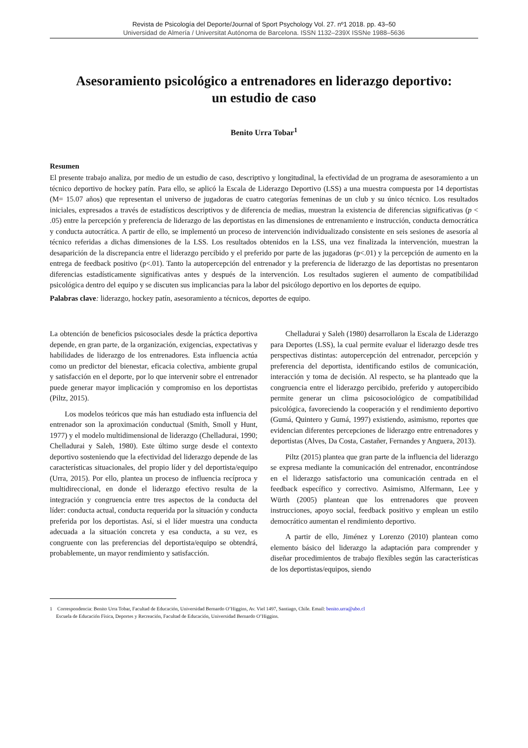Revista de Psicología del Deporte/Journal of Sport Psychology Vol. 27. nº1 2018. pp. 43–50
Universidad de Almería / Universitat Autónoma de Barcelona. ISSN 1132–239X ISSNe 1988–5636
Asesoramiento psicológico a entrenadores en liderazgo deportivo:
un estudio de caso
Benito Urra Tobar<sup>1</sup>
Resumen
El presente trabajo analiza, por medio de un estudio de caso, descriptivo y longitudinal, la efectividad de un programa de asesoramiento a un técnico deportivo de hockey patín. Para ello, se aplicó la Escala de Liderazgo Deportivo (LSS) a una muestra compuesta por 14 deportistas (M= 15.07 años) que representan el universo de jugadoras de cuatro categorías femeninas de un club y su único técnico. Los resultados iniciales, expresados a través de estadísticos descriptivos y de diferencia de medias, muestran la existencia de diferencias significativas (p < .05) entre la percepción y preferencia de liderazgo de las deportistas en las dimensiones de entrenamiento e instrucción, conducta democrática y conducta autocrática. A partir de ello, se implementó un proceso de intervención individualizado consistente en seis sesiones de asesoría al técnico referidas a dichas dimensiones de la LSS. Los resultados obtenidos en la LSS, una vez finalizada la intervención, muestran la desaparición de la discrepancia entre el liderazgo percibido y el preferido por parte de las jugadoras (p<.01) y la percepción de aumento en la entrega de feedback positivo (p<.01). Tanto la autopercepción del entrenador y la preferencia de liderazgo de las deportistas no presentaron diferencias estadísticamente significativas antes y después de la intervención. Los resultados sugieren el aumento de compatibilidad psicológica dentro del equipo y se discuten sus implicancias para la labor del psicólogo deportivo en los deportes de equipo.
Palabras clave: liderazgo, hockey patín, asesoramiento a técnicos, deportes de equipo.
La obtención de beneficios psicosociales desde la práctica deportiva depende, en gran parte, de la organización, exigencias, expectativas y habilidades de liderazgo de los entrenadores. Esta influencia actúa como un predictor del bienestar, eficacia colectiva, ambiente grupal y satisfacción en el deporte, por lo que intervenir sobre el entrenador puede generar mayor implicación y compromiso en los deportistas (Piltz, 2015).
Los modelos teóricos que más han estudiado esta influencia del entrenador son la aproximación conductual (Smith, Smoll y Hunt, 1977) y el modelo multidimensional de liderazgo (Chelladurai, 1990; Chelladurai y Saleh, 1980). Este último surge desde el contexto deportivo sosteniendo que la efectividad del liderazgo depende de las características situacionales, del propio líder y del deportista/equipo (Urra, 2015). Por ello, plantea un proceso de influencia recíproca y multidireccional, en donde el liderazgo efectivo resulta de la integración y congruencia entre tres aspectos de la conducta del líder: conducta actual, conducta requerida por la situación y conducta preferida por los deportistas. Así, si el líder muestra una conducta adecuada a la situación concreta y esa conducta, a su vez, es congruente con las preferencias del deportista/equipo se obtendrá, probablemente, un mayor rendimiento y satisfacción.
Chelladurai y Saleh (1980) desarrollaron la Escala de Liderazgo para Deportes (LSS), la cual permite evaluar el liderazgo desde tres perspectivas distintas: autopercepción del entrenador, percepción y preferencia del deportista, identificando estilos de comunicación, interacción y toma de decisión. Al respecto, se ha planteado que la congruencia entre el liderazgo percibido, preferido y autopercibido permite generar un clima psicosociológico de compatibilidad psicológica, favoreciendo la cooperación y el rendimiento deportivo (Gumá, Quintero y Gumá, 1997) existiendo, asimismo, reportes que evidencian diferentes percepciones de liderazgo entre entrenadores y deportistas (Alves, Da Costa, Castañer, Fernandes y Anguera, 2013).
Piltz (2015) plantea que gran parte de la influencia del liderazgo se expresa mediante la comunicación del entrenador, encontrándose en el liderazgo satisfactorio una comunicación centrada en el feedback específico y correctivo. Asimismo, Alfermann, Lee y Würth (2005) plantean que los entrenadores que proveen instrucciones, apoyo social, feedback positivo y emplean un estilo democrático aumentan el rendimiento deportivo.
A partir de ello, Jiménez y Lorenzo (2010) plantean como elemento básico del liderazgo la adaptación para comprender y diseñar procedimientos de trabajo flexibles según las características de los deportistas/equipos, siendo
1 Correspondencia: Benito Urra Tobar, Facultad de Educación, Universidad Bernardo O’Higgins, Av. Viel 1497, Santiago, Chile. Email: benito.urra@ubo.cl
Escuela de Educación Física, Deportes y Recreación, Facultad de Educación, Universidad Bernardo O’Higgins.